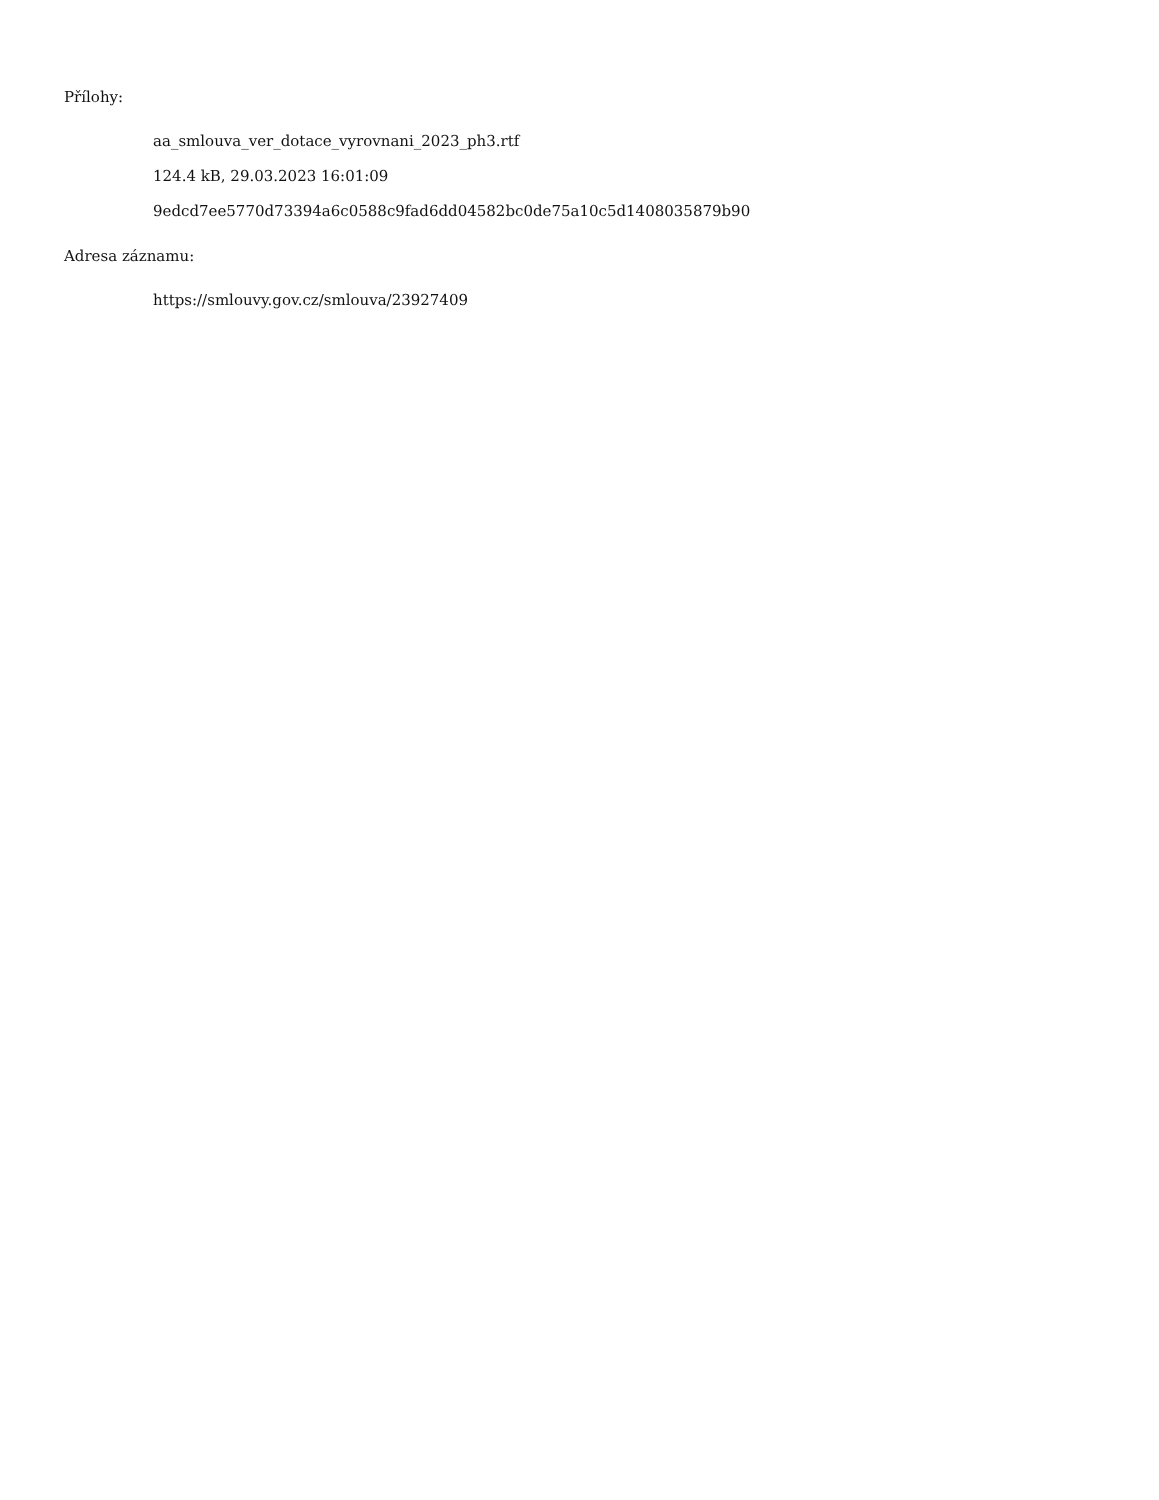Přílohy:
aa_smlouva_ver_dotace_vyrovnani_2023_ph3.rtf
124.4 kB, 29.03.2023 16:01:09
9edcd7ee5770d73394a6c0588c9fad6dd04582bc0de75a10c5d1408035879b90
Adresa záznamu:
https://smlouvy.gov.cz/smlouva/23927409